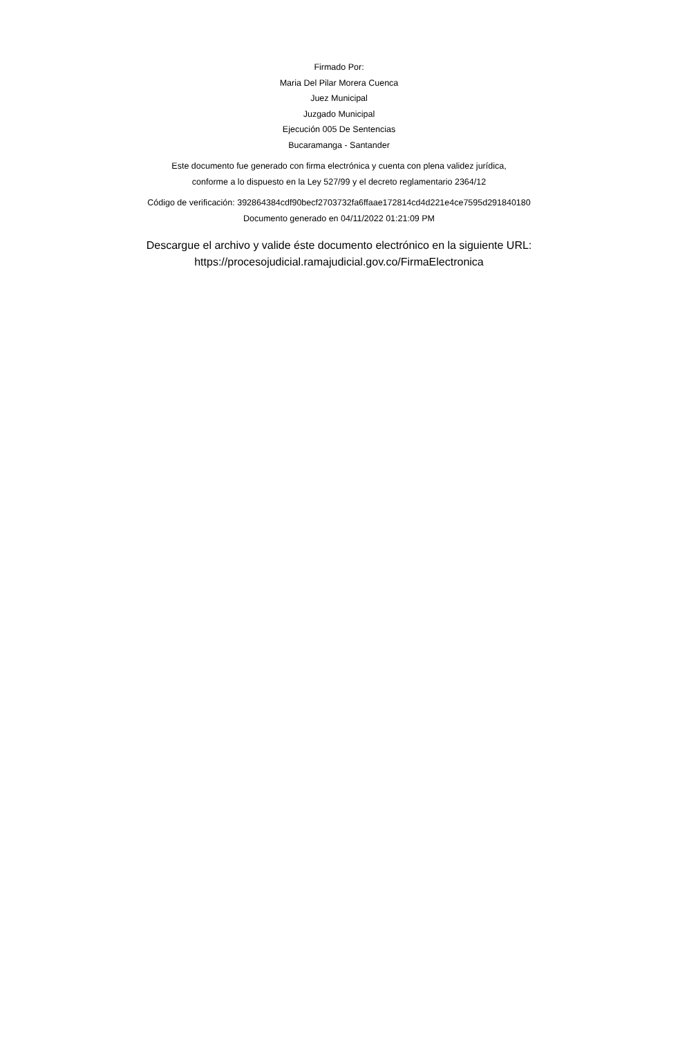Firmado Por:
Maria Del Pilar Morera Cuenca
Juez Municipal
Juzgado Municipal
Ejecución 005 De Sentencias
Bucaramanga - Santander
Este documento fue generado con firma electrónica y cuenta con plena validez jurídica,
conforme a lo dispuesto en la Ley 527/99 y el decreto reglamentario 2364/12
Código de verificación: 392864384cdf90becf2703732fa6ffaae172814cd4d221e4ce7595d291840180
Documento generado en 04/11/2022 01:21:09 PM
Descargue el archivo y valide éste documento electrónico en la siguiente URL:
https://procesojudicial.ramajudicial.gov.co/FirmaElectronica